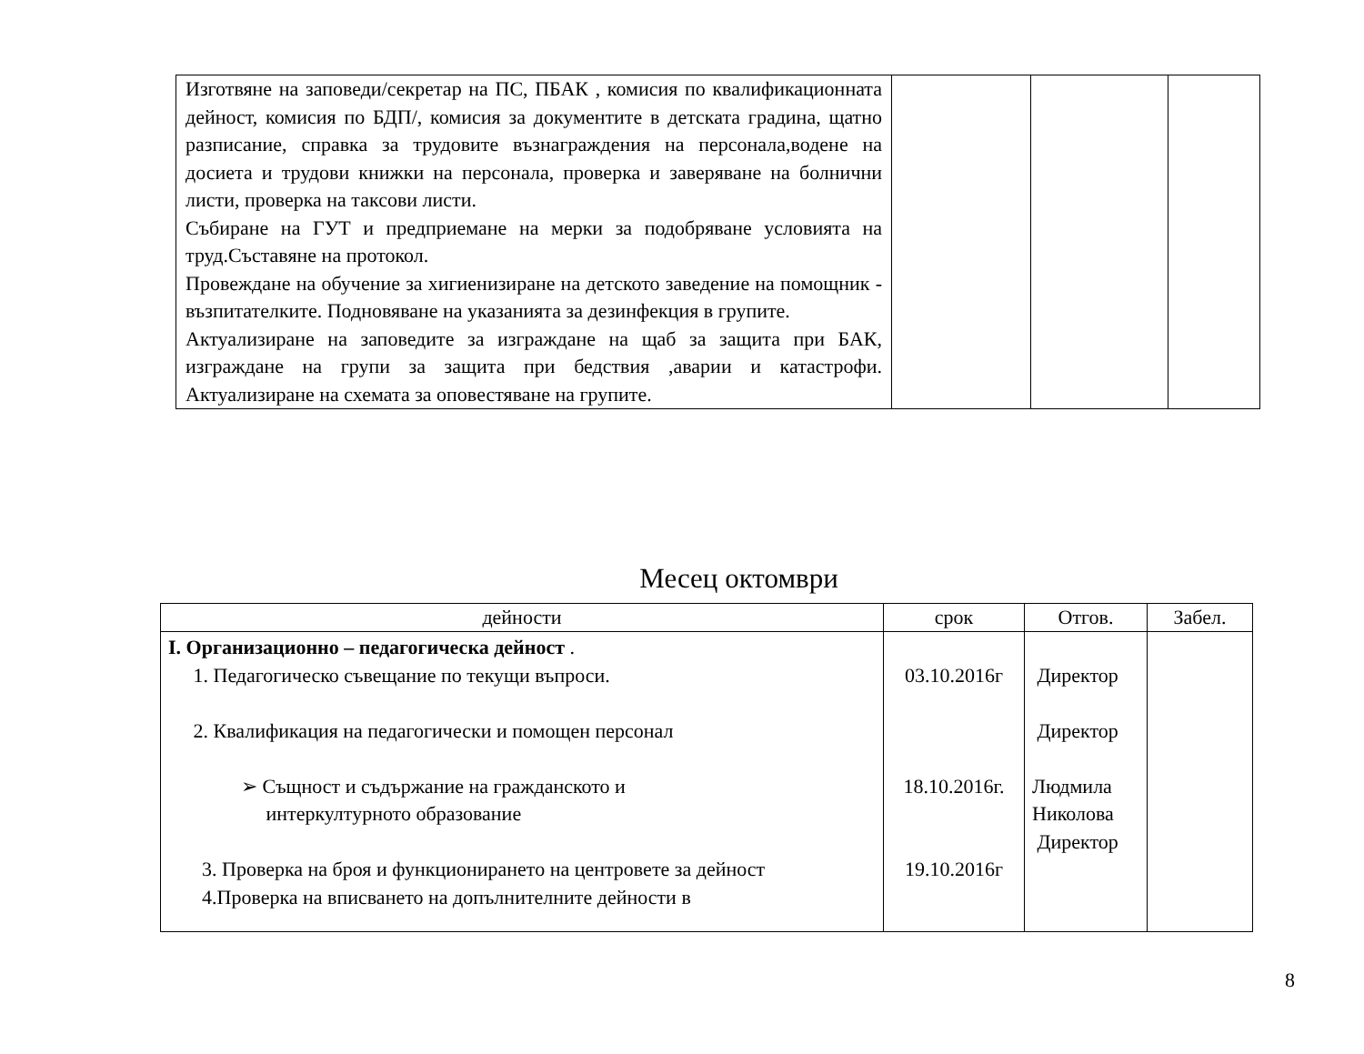| Изготвяне на заповеди/секретар на ПС, ПБАК , комисия по квалификационната дейност, комисия по БДП/, комисия за документите в детската градина, щатно разписание, справка за трудовите възнаграждения на персонала,водене на досиета и трудови книжки на персонала, проверка и заверяване на болнични листи, проверка на таксови листи. Събиране на ГУТ и предприемане на мерки за подобряване условията на труд.Съставяне на протокол. Провеждане на обучение за хигиенизиране на детското заведение на помощник - възпитателките. Подновяване на указанията за дезинфекция в групите. Актуализиране на заповедите за изграждане на щаб за защита при БАК, изграждане на групи за защита при бедствия ,аварии и катастрофи. Актуализиране на схемата за оповестяване на групите. | | | |
Месец октомври
| дейности | срок | Отгов. | Забел. |
| --- | --- | --- | --- |
| I. Организационно – педагогическа дейност . 1. Педагогическо съвещание по текущи въпроси. 2. Квалификация на педагогически и помощен персонал ➢ Същност и съдържание на гражданското и интеркултурното образование 3. Проверка на броя и функционирането на центровете за дейност 4.Проверка на вписването на допълнителните дейности в | 03.10.2016г 18.10.2016г. 19.10.2016г | Директор Директор Людмила Николова Директор | |
8